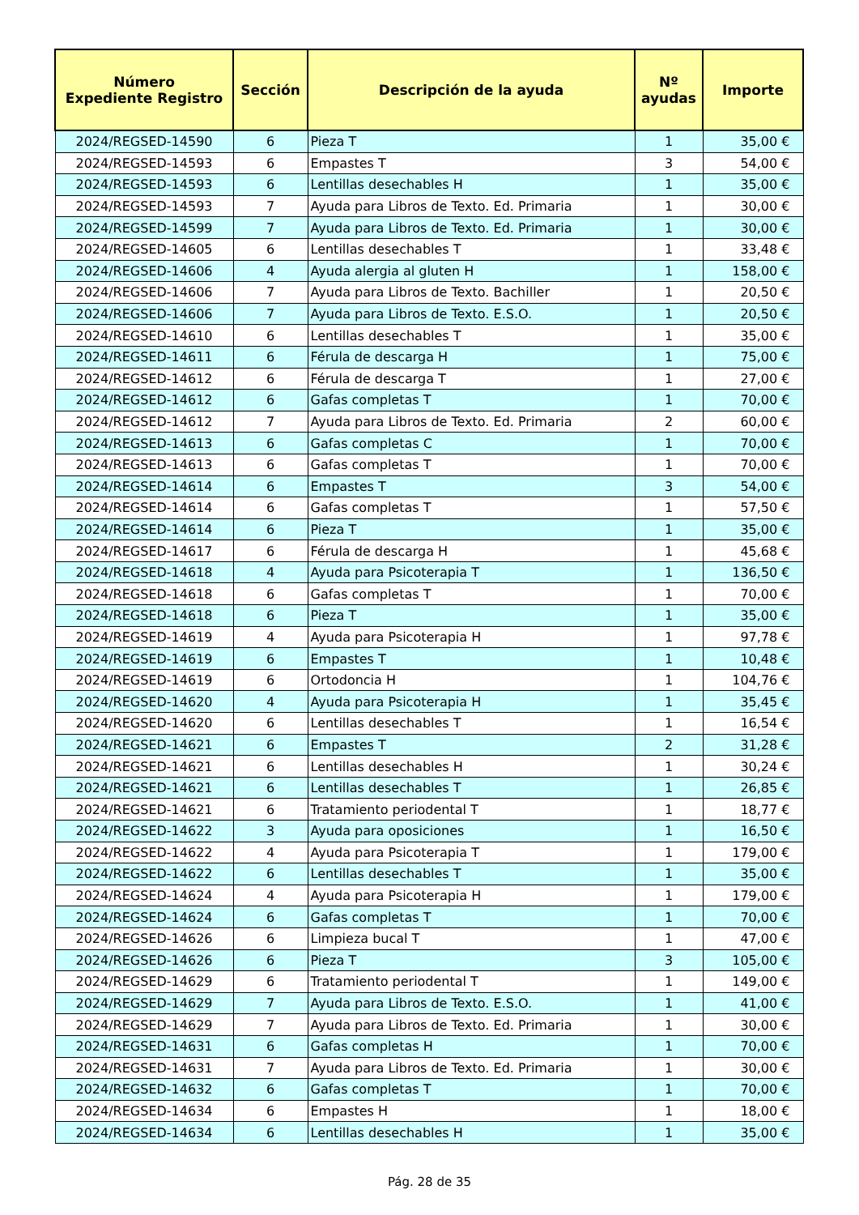| Número Expediente Registro | Sección | Descripción de la ayuda | Nº ayudas | Importe |
| --- | --- | --- | --- | --- |
| 2024/REGSED-14590 | 6 | Pieza T | 1 | 35,00 € |
| 2024/REGSED-14593 | 6 | Empastes T | 3 | 54,00 € |
| 2024/REGSED-14593 | 6 | Lentillas desechables H | 1 | 35,00 € |
| 2024/REGSED-14593 | 7 | Ayuda para Libros de Texto. Ed. Primaria | 1 | 30,00 € |
| 2024/REGSED-14599 | 7 | Ayuda para Libros de Texto. Ed. Primaria | 1 | 30,00 € |
| 2024/REGSED-14605 | 6 | Lentillas desechables T | 1 | 33,48 € |
| 2024/REGSED-14606 | 4 | Ayuda alergia al gluten H | 1 | 158,00 € |
| 2024/REGSED-14606 | 7 | Ayuda para Libros de Texto. Bachiller | 1 | 20,50 € |
| 2024/REGSED-14606 | 7 | Ayuda para Libros de Texto. E.S.O. | 1 | 20,50 € |
| 2024/REGSED-14610 | 6 | Lentillas desechables T | 1 | 35,00 € |
| 2024/REGSED-14611 | 6 | Férula de descarga H | 1 | 75,00 € |
| 2024/REGSED-14612 | 6 | Férula de descarga T | 1 | 27,00 € |
| 2024/REGSED-14612 | 6 | Gafas completas T | 1 | 70,00 € |
| 2024/REGSED-14612 | 7 | Ayuda para Libros de Texto. Ed. Primaria | 2 | 60,00 € |
| 2024/REGSED-14613 | 6 | Gafas completas C | 1 | 70,00 € |
| 2024/REGSED-14613 | 6 | Gafas completas T | 1 | 70,00 € |
| 2024/REGSED-14614 | 6 | Empastes T | 3 | 54,00 € |
| 2024/REGSED-14614 | 6 | Gafas completas T | 1 | 57,50 € |
| 2024/REGSED-14614 | 6 | Pieza T | 1 | 35,00 € |
| 2024/REGSED-14617 | 6 | Férula de descarga H | 1 | 45,68 € |
| 2024/REGSED-14618 | 4 | Ayuda para Psicoterapia T | 1 | 136,50 € |
| 2024/REGSED-14618 | 6 | Gafas completas T | 1 | 70,00 € |
| 2024/REGSED-14618 | 6 | Pieza T | 1 | 35,00 € |
| 2024/REGSED-14619 | 4 | Ayuda para Psicoterapia H | 1 | 97,78 € |
| 2024/REGSED-14619 | 6 | Empastes T | 1 | 10,48 € |
| 2024/REGSED-14619 | 6 | Ortodoncia H | 1 | 104,76 € |
| 2024/REGSED-14620 | 4 | Ayuda para Psicoterapia H | 1 | 35,45 € |
| 2024/REGSED-14620 | 6 | Lentillas desechables T | 1 | 16,54 € |
| 2024/REGSED-14621 | 6 | Empastes T | 2 | 31,28 € |
| 2024/REGSED-14621 | 6 | Lentillas desechables H | 1 | 30,24 € |
| 2024/REGSED-14621 | 6 | Lentillas desechables T | 1 | 26,85 € |
| 2024/REGSED-14621 | 6 | Tratamiento periodental T | 1 | 18,77 € |
| 2024/REGSED-14622 | 3 | Ayuda para oposiciones | 1 | 16,50 € |
| 2024/REGSED-14622 | 4 | Ayuda para Psicoterapia T | 1 | 179,00 € |
| 2024/REGSED-14622 | 6 | Lentillas desechables T | 1 | 35,00 € |
| 2024/REGSED-14624 | 4 | Ayuda para Psicoterapia H | 1 | 179,00 € |
| 2024/REGSED-14624 | 6 | Gafas completas T | 1 | 70,00 € |
| 2024/REGSED-14626 | 6 | Limpieza bucal T | 1 | 47,00 € |
| 2024/REGSED-14626 | 6 | Pieza T | 3 | 105,00 € |
| 2024/REGSED-14629 | 6 | Tratamiento periodental T | 1 | 149,00 € |
| 2024/REGSED-14629 | 7 | Ayuda para Libros de Texto. E.S.O. | 1 | 41,00 € |
| 2024/REGSED-14629 | 7 | Ayuda para Libros de Texto. Ed. Primaria | 1 | 30,00 € |
| 2024/REGSED-14631 | 6 | Gafas completas H | 1 | 70,00 € |
| 2024/REGSED-14631 | 7 | Ayuda para Libros de Texto. Ed. Primaria | 1 | 30,00 € |
| 2024/REGSED-14632 | 6 | Gafas completas T | 1 | 70,00 € |
| 2024/REGSED-14634 | 6 | Empastes H | 1 | 18,00 € |
| 2024/REGSED-14634 | 6 | Lentillas desechables H | 1 | 35,00 € |
Pág. 28 de 35